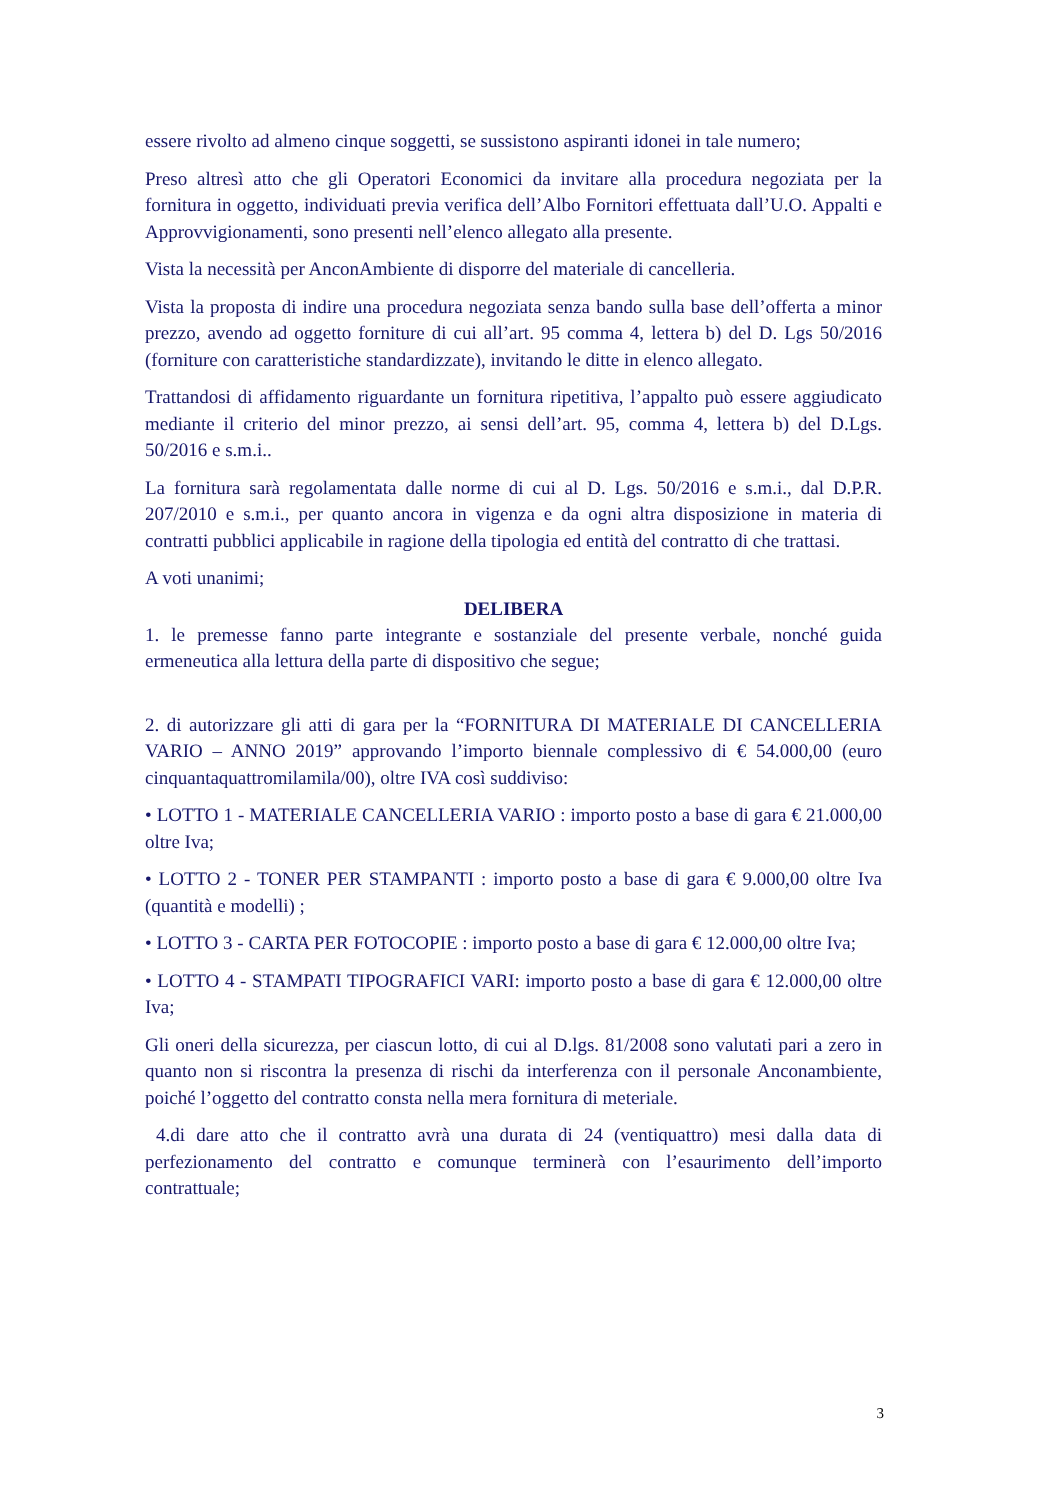essere rivolto ad almeno cinque soggetti, se sussistono aspiranti idonei in tale numero;
Preso altresì atto che gli Operatori Economici da invitare alla procedura negoziata per la fornitura in oggetto, individuati previa verifica dell’Albo Fornitori effettuata dall’U.O. Appalti e Approvvigionamenti, sono presenti nell’elenco allegato alla presente.
Vista la necessità per AnconAmbiente di disporre del materiale di cancelleria.
Vista la proposta di indire una procedura negoziata senza bando sulla base dell’offerta a minor prezzo, avendo ad oggetto forniture di cui all’art. 95 comma 4, lettera b) del D. Lgs 50/2016 (forniture con caratteristiche standardizzate), invitando le ditte in elenco allegato.
Trattandosi di affidamento riguardante un fornitura ripetitiva, l’appalto può essere aggiudicato mediante il criterio del minor prezzo, ai sensi dell’art. 95, comma 4, lettera b) del D.Lgs. 50/2016 e s.m.i..
La fornitura sarà regolamentata dalle norme di cui al D. Lgs. 50/2016 e s.m.i., dal D.P.R. 207/2010 e s.m.i., per quanto ancora in vigenza e da ogni altra disposizione in materia di contratti pubblici applicabile in ragione della tipologia ed entità del contratto di che trattasi.
A voti unanimi;
DELIBERA
1. le premesse fanno parte integrante e sostanziale del presente verbale, nonché guida ermeneutica alla lettura della parte di dispositivo che segue;
2. di autorizzare gli atti di gara per la “FORNITURA DI MATERIALE DI CANCELLERIA VARIO – ANNO 2019” approvando l’importo biennale complessivo di € 54.000,00 (euro cinquantaquattromilamila/00), oltre IVA così suddiviso:
• LOTTO 1 - MATERIALE CANCELLERIA VARIO : importo posto a base di gara € 21.000,00 oltre Iva;
• LOTTO 2 - TONER PER STAMPANTI : importo posto a base di gara € 9.000,00 oltre Iva (quantità e modelli) ;
• LOTTO 3 - CARTA PER FOTOCOPIE : importo posto a base di gara € 12.000,00 oltre Iva;
• LOTTO 4 - STAMPATI TIPOGRAFICI VARI: importo posto a base di gara € 12.000,00 oltre Iva;
Gli oneri della sicurezza, per ciascun lotto, di cui al D.lgs. 81/2008 sono valutati pari a zero in quanto non si riscontra la presenza di rischi da interferenza con il personale Anconambiente, poiché l’oggetto del contratto consta nella mera fornitura di meteriale.
4.di dare atto che il contratto avrà una durata di 24 (ventiquattro) mesi dalla data di perfezionamento del contratto e comunque terminerà con l’esaurimento dell’importo contrattuale;
3